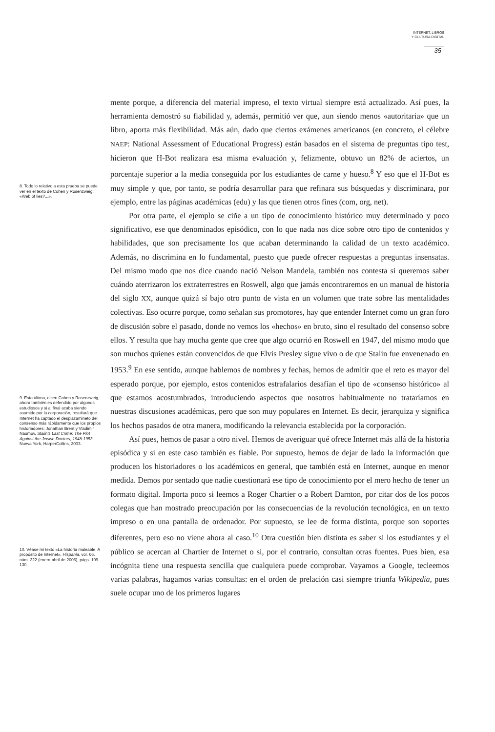INTERNET, LIBROS
Y CULTURA DIGITAL
35
8. Todo lo relativo a esta prueba se puede ver en el texto de Cohen y Rosenzweig: «Web of lies?...».
9. Esto último, dicen Cohen y Rosenzweig, ahora también es defendido por algunos estudiosos y si al final acaba siendo asumido por la corporación, resultará que Internet ha captado el desplazamineto del consenso más rápidamente que los propios historiadores: Jonathan Brent y Vladimir Naumov, Stalin's Last Crime: The Plot Against the Jewish Doctors, 1948-1953, Nueva York, HarperCollins, 2003.
10. Véase mi texto «La historia maleable. A propósito de Internet», Hispania, vol. 66, núm. 222 (enero-abril de 2006), págs. 109-130.
mente porque, a diferencia del material impreso, el texto virtual siempre está actualizado. Así pues, la herramienta demostró su fiabilidad y, además, permitió ver que, aun siendo menos «autoritaria» que un libro, aporta más flexibilidad. Más aún, dado que ciertos exámenes americanos (en concreto, el célebre NAEP: National Assessment of Educational Progress) están basados en el sistema de preguntas tipo test, hicieron que H-Bot realizara esa misma evaluación y, felizmente, obtuvo un 82% de aciertos, un porcentaje superior a la media conseguida por los estudiantes de carne y hueso.<sup>8</sup> Y eso que el H-Bot es muy simple y que, por tanto, se podría desarrollar para que refinara sus búsquedas y discriminara, por ejemplo, entre las páginas académicas (edu) y las que tienen otros fines (com, org, net).
Por otra parte, el ejemplo se ciñe a un tipo de conocimiento histórico muy determinado y poco significativo, ese que denominados episódico, con lo que nada nos dice sobre otro tipo de contenidos y habilidades, que son precisamente los que acaban determinando la calidad de un texto académico. Además, no discrimina en lo fundamental, puesto que puede ofrecer respuestas a preguntas insensatas. Del mismo modo que nos dice cuando nació Nelson Mandela, también nos contesta si queremos saber cuándo aterrizaron los extraterrestres en Roswell, algo que jamás encontraremos en un manual de historia del siglo XX, aunque quizá sí bajo otro punto de vista en un volumen que trate sobre las mentalidades colectivas. Eso ocurre porque, como señalan sus promotores, hay que entender Internet como un gran foro de discusión sobre el pasado, donde no vemos los «hechos» en bruto, sino el resultado del consenso sobre ellos. Y resulta que hay mucha gente que cree que algo ocurrió en Roswell en 1947, del mismo modo que son muchos quienes están convencidos de que Elvis Presley sigue vivo o de que Stalin fue envenenado en 1953.<sup>9</sup> En ese sentido, aunque hablemos de nombres y fechas, hemos de admitir que el reto es mayor del esperado porque, por ejemplo, estos contenidos estrafalarios desafían el tipo de «consenso histórico» al que estamos acostumbrados, introduciendo aspectos que nosotros habitualmente no trataríamos en nuestras discusiones académicas, pero que son muy populares en Internet. Es decir, jerarquiza y significa los hechos pasados de otra manera, modificando la relevancia establecida por la corporación.
Así pues, hemos de pasar a otro nivel. Hemos de averiguar qué ofrece Internet más allá de la historia episódica y si en este caso también es fiable. Por supuesto, hemos de dejar de lado la información que producen los historiadores o los académicos en general, que también está en Internet, aunque en menor medida. Demos por sentado que nadie cuestionará ese tipo de conocimiento por el mero hecho de tener un formato digital. Importa poco si leemos a Roger Chartier o a Robert Darnton, por citar dos de los pocos colegas que han mostrado preocupación por las consecuencias de la revolución tecnológica, en un texto impreso o en una pantalla de ordenador. Por supuesto, se lee de forma distinta, porque son soportes diferentes, pero eso no viene ahora al caso.<sup>10</sup> Otra cuestión bien distinta es saber si los estudiantes y el público se acercan al Chartier de Internet o si, por el contrario, consultan otras fuentes. Pues bien, esa incógnita tiene una respuesta sencilla que cualquiera puede comprobar. Vayamos a Google, tecleemos varias palabras, hagamos varias consultas: en el orden de prelación casi siempre triunfa Wikipedia, pues suele ocupar uno de los primeros lugares